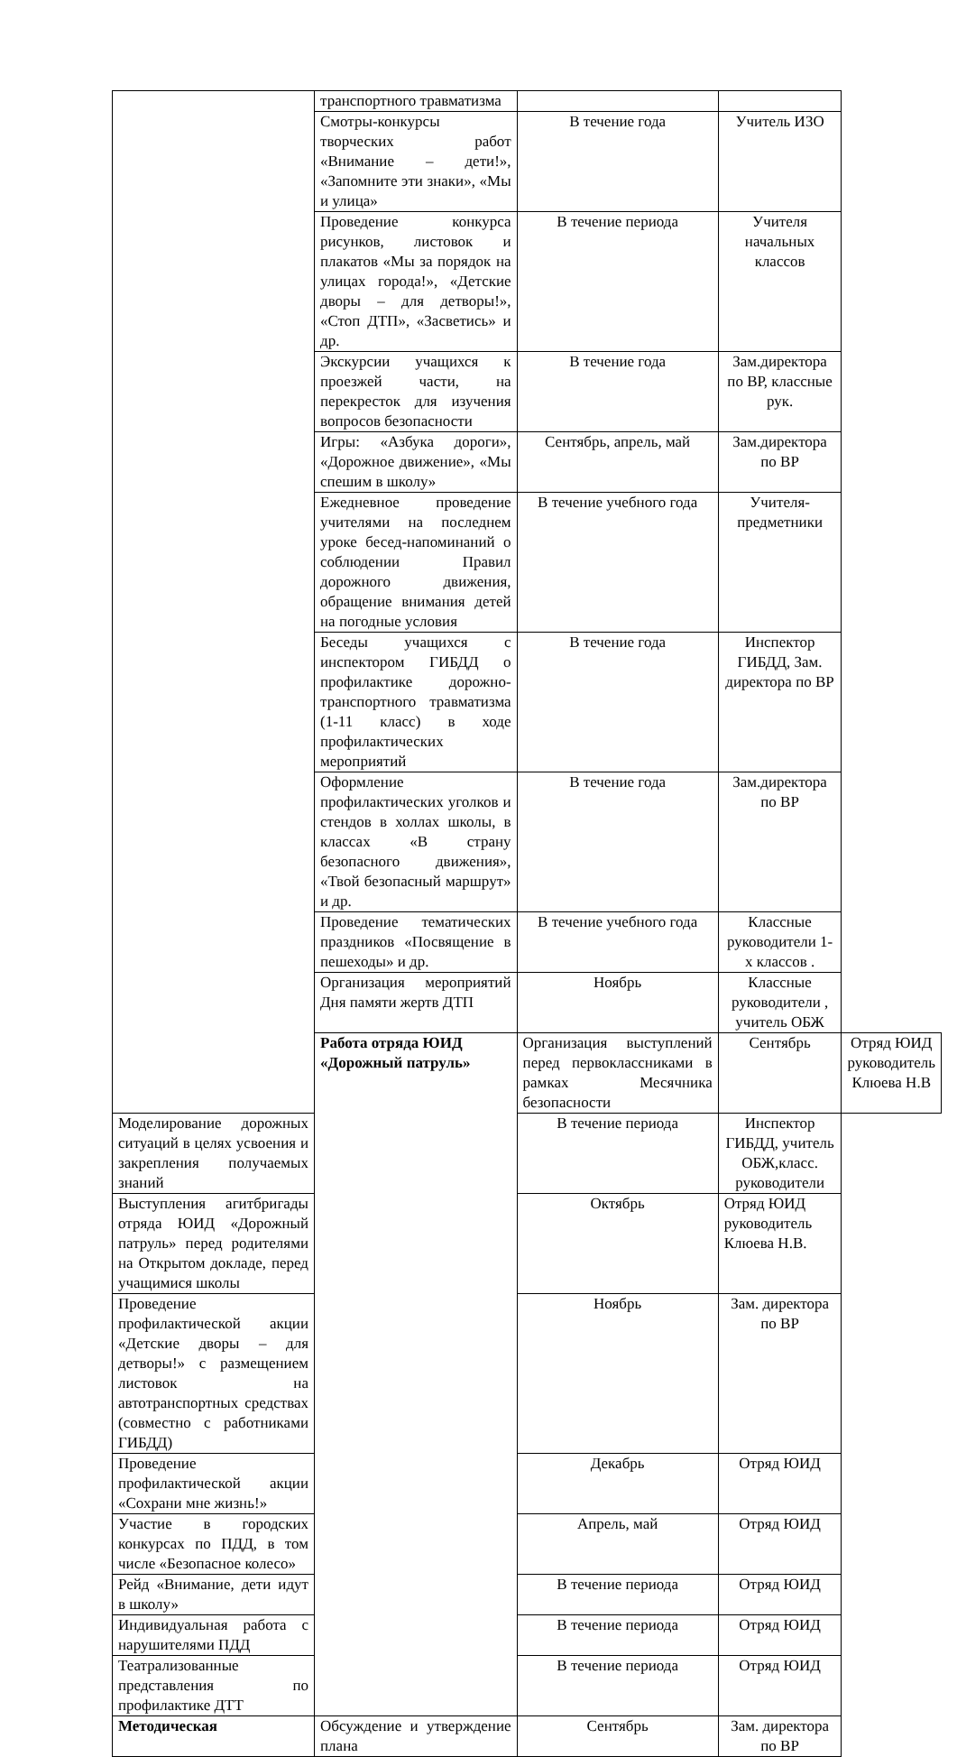| | транспортного травматизма | | | |
| | Смотры-конкурсы творческих работ «Внимание – дети!», «Запомните эти знаки», «Мы и улица» | В течение года | Учитель ИЗО | |
| | Проведение конкурса рисунков, листовок и плакатов «Мы за порядок на улицах города!», «Детские дворы – для детворы!», «Стоп ДТП», «Засветись» и др. | В течение периода | Учителя начальных классов | |
| | Экскурсии учащихся к проезжей части, на перекресток для изучения вопросов безопасности | В течение года | Зам.директора по ВР, классные рук. | |
| | Игры: «Азбука дороги», «Дорожное движение», «Мы спешим в школу» | Сентябрь, апрель, май | Зам.директора по ВР | |
| | Ежедневное проведение учителями на последнем уроке бесед-напоминаний о соблюдении Правил дорожного движения, обращение внимания детей на погодные условия | В течение учебного года | Учителя-предметники | |
| | Беседы учащихся с инспектором ГИБДД о профилактике дорожно-транспортного травматизма (1-11 класс) в ходе профилактических мероприятий | В течение года | Инспектор ГИБДД, Зам. директора по ВР | |
| | Оформление профилактических уголков и стендов в холлах школы, в классах «В страну безопасного движения», «Твой безопасный маршрут» и др. | В течение года | Зам.директора по ВР | |
| | Проведение тематических праздников «Посвящение в пешеходы» и др. | В течение учебного года | Классные руководители 1-х классов . | |
| | Организация мероприятий Дня памяти жертв ДТП | Ноябрь | Классные руководители , учитель ОБЖ | |
| | Работа отряда ЮИД «Дорожный патруль» | Организация выступлений перед первоклассниками в рамках Месячника безопасности | Сентябрь | Отряд ЮИД руководитель Клюева Н.В |
| Моделирование дорожных ситуаций в целях усвоения и закрепления получаемых знаний | | В течение периода | Инспектор ГИБДД, учитель ОБЖ,класс. руководители | |
| Выступления агитбригады отряда ЮИД «Дорожный патруль» перед родителями на Открытом докладе, перед учащимися школы | | Октябрь | Отряд ЮИД руководитель Клюева Н.В. | |
| Проведение профилактической акции «Детские дворы – для детворы!» с размещением листовок на автотранспортных средствах (совместно с работниками ГИБДД) | | Ноябрь | Зам. директора по ВР | |
| Проведение профилактической акции «Сохрани мне жизнь!» | | Декабрь | Отряд ЮИД | |
| Участие в городских конкурсах по ПДД, в том числе «Безопасное колесо» | | Апрель, май | Отряд ЮИД | |
| Рейд «Внимание, дети идут в школу» | | В течение периода | Отряд ЮИД | |
| Индивидуальная работа с нарушителями ПДД | | В течение периода | Отряд ЮИД | |
| Театрализованные представления по профилактике ДТТ | | В течение периода | Отряд ЮИД | |
| Методическая | Обсуждение и утверждение плана | Сентябрь | Зам. директора по ВР | |